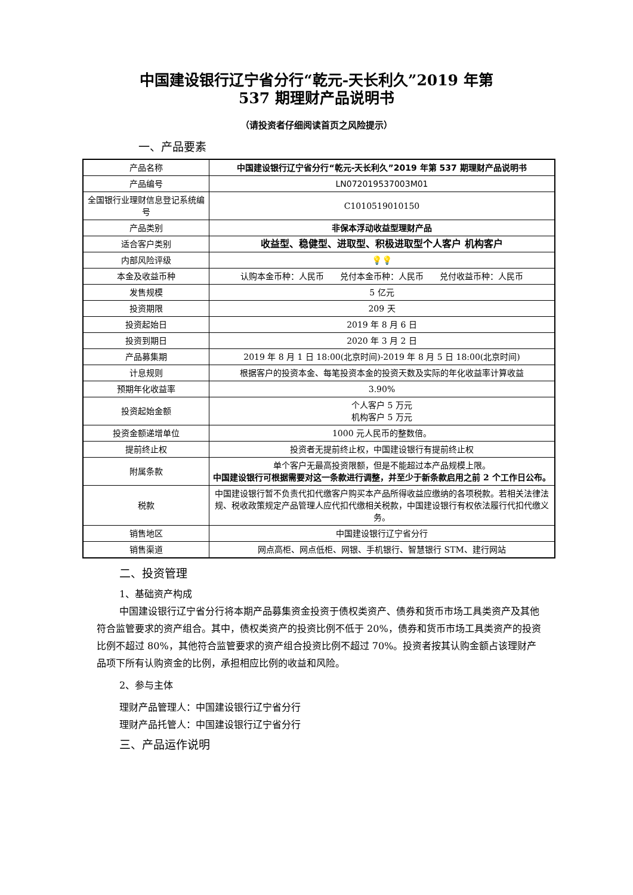中国建设银行辽宁省分行“乾元-天长利久”2019 年第
537 期理财产品说明书
（请投资者仔细阅读首页之风险提示）
一、产品要素
| 产品名称 | 中国建设银行辽宁省分行“乾元-天长利久”2019 年第 537 期理财产品说明书 |
| 产品编号 | LN072019537003M01 |
| 全国银行业理财信息登记系统编号 | C1010519010150 |
| 产品类别 | 非保本浮动收益型理财产品 |
| 适合客户类别 | 收益型、稳健型、进取型、积极进取型个人客户 机构客户 |
| 内部风险评级 | 💡💡 |
| 本金及收益币种 | 认购本金币种：人民币 兑付本金币种：人民币 兑付收益币种：人民币 |
| 发售规模 | 5 亿元 |
| 投资期限 | 209 天 |
| 投资起始日 | 2019 年 8 月 6 日 |
| 投资到期日 | 2020 年 3 月 2 日 |
| 产品募集期 | 2019 年 8 月 1 日 18:00(北京时间)-2019 年 8 月 5 日 18:00(北京时间) |
| 计息规则 | 根据客户的投资本金、每笔投资本金的投资天数及实际的年化收益率计算收益 |
| 预期年化收益率 | 3.90% |
| 投资起始金额 | 个人客户 5 万元 机构客户 5 万元 |
| 投资金额递增单位 | 1000 元人民币的整数倍。 |
| 提前终止权 | 投资者无提前终止权，中国建设银行有提前终止权 |
| 附属条款 | 单个客户无最高投资限额，但是不能超过本产品规模上限。 中国建设银行可根据需要对这一条款进行调整，并至少于新条款启用之前 2 个工作日公布。 |
| 税款 | 中国建设银行暂不负责代扣代缴客户购买本产品所得收益应缴纳的各项税款。若相关法律法规、税收政策规定产品管理人应代扣代缴相关税款，中国建设银行有权依法履行代扣代缴义务。 |
| 销售地区 | 中国建设银行辽宁省分行 |
| 销售渠道 | 网点高柜、网点低柜、网银、手机银行、智慧银行 STM、建行网站 |
二、投资管理
1、基础资产构成
中国建设银行辽宁省分行将本期产品募集资金投资于债权类资产、债券和货币市场工具类资产及其他符合监管要求的资产组合。其中，债权类资产的投资比例不低于 20%，债券和货币市场工具类资产的投资比例不超过 80%，其他符合监管要求的资产组合投资比例不超过 70%。投资者按其认购金额占该理财产品项下所有认购资金的比例，承担相应比例的收益和风险。
2、参与主体
理财产品管理人：中国建设银行辽宁省分行
理财产品托管人：中国建设银行辽宁省分行
三、产品运作说明